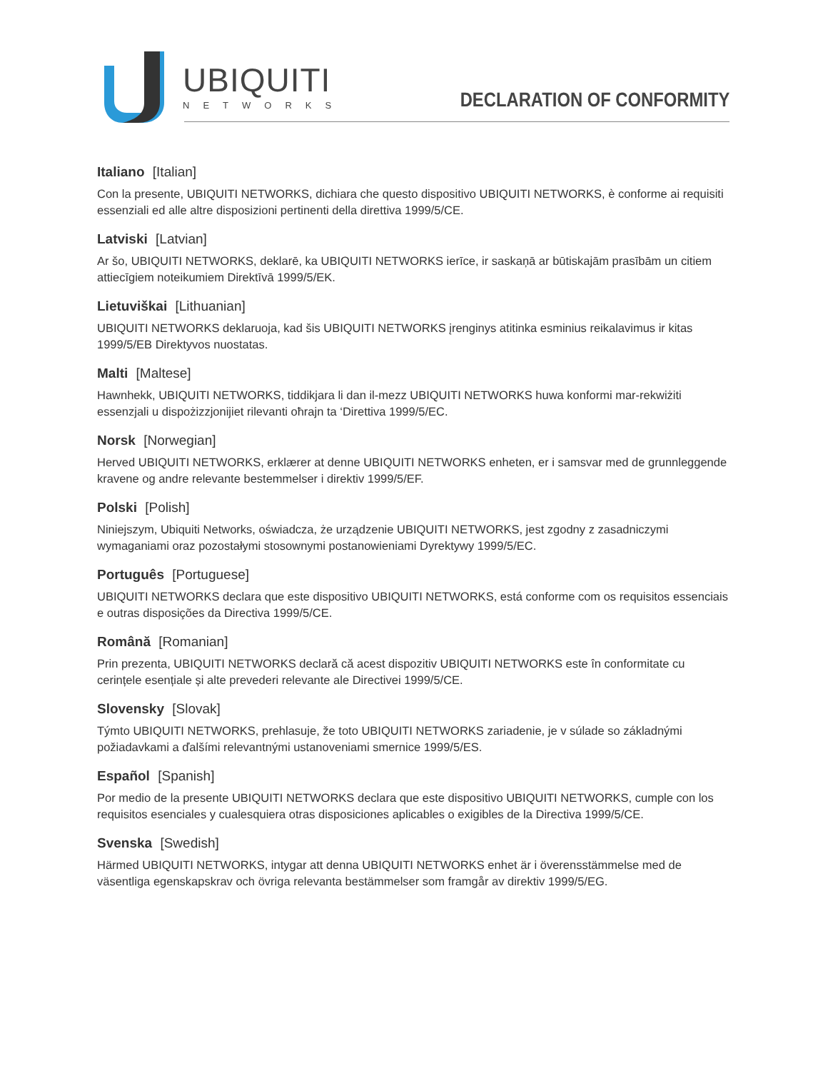UBIQUITI
NETWORKS
DECLARATION OF CONFORMITY
Italiano [Italian]
Con la presente, UBIQUITI NETWORKS, dichiara che questo dispositivo UBIQUITI NETWORKS, è conforme ai requisiti essenziali ed alle altre disposizioni pertinenti della direttiva 1999/5/CE.
Latviski [Latvian]
Ar šo, UBIQUITI NETWORKS, deklarē, ka UBIQUITI NETWORKS ierīce, ir saskaņā ar būtiskajām prasībām un citiem attiecīgiem noteikumiem Direktīvā 1999/5/EK.
Lietuviškai [Lithuanian]
UBIQUITI NETWORKS deklaruoja, kad šis UBIQUITI NETWORKS įrenginys atitinka esminius reikalavimus ir kitas 1999/5/EB Direktyvos nuostatas.
Malti [Maltese]
Hawnhekk, UBIQUITI NETWORKS, tiddikjara li dan il-mezz UBIQUITI NETWORKS huwa konformi mar-rekwiżiti essenzjali u dispożizzjonijiet rilevanti oħrajn ta ‘Direttiva 1999/5/EC.
Norsk [Norwegian]
Herved UBIQUITI NETWORKS, erklærer at denne UBIQUITI NETWORKS enheten, er i samsvar med de grunnleggende kravene og andre relevante bestemmelser i direktiv 1999/5/EF.
Polski [Polish]
Niniejszym, Ubiquiti Networks, oświadcza, że urządzenie UBIQUITI NETWORKS, jest zgodny z zasadniczymi wymaganiami oraz pozostałymi stosownymi postanowieniami Dyrektywy 1999/5/EC.
Português [Portuguese]
UBIQUITI NETWORKS declara que este dispositivo UBIQUITI NETWORKS, está conforme com os requisitos essenciais e outras disposições da Directiva 1999/5/CE.
Română [Romanian]
Prin prezenta, UBIQUITI NETWORKS declară că acest dispozitiv UBIQUITI NETWORKS este în conformitate cu cerințele esențiale și alte prevederi relevante ale Directivei 1999/5/CE.
Slovensky [Slovak]
Týmto UBIQUITI NETWORKS, prehlasuje, že toto UBIQUITI NETWORKS zariadenie, je v súlade so základnými požiadavkami a ďalšími relevantnými ustanoveniami smernice 1999/5/ES.
Español [Spanish]
Por medio de la presente UBIQUITI NETWORKS declara que este dispositivo UBIQUITI NETWORKS, cumple con los requisitos esenciales y cualesquiera otras disposiciones aplicables o exigibles de la Directiva 1999/5/CE.
Svenska [Swedish]
Härmed UBIQUITI NETWORKS, intygar att denna UBIQUITI NETWORKS enhet är i överensstämmelse med de väsentliga egenskapskrav och övriga relevanta bestämmelser som framgår av direktiv 1999/5/EG.